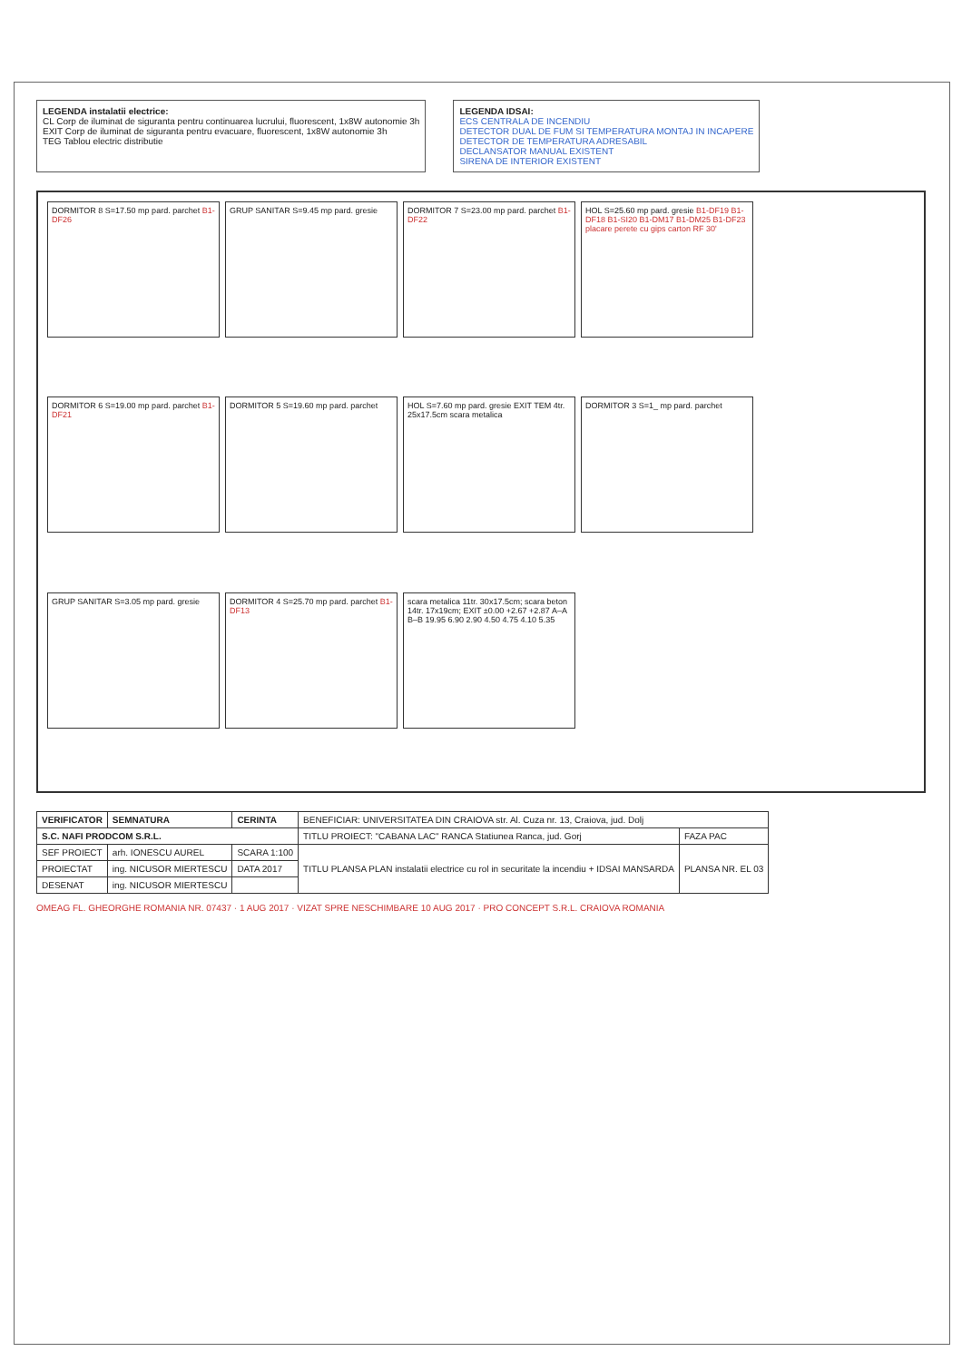LEGENDA instalatii electrice:
CL Corp de iluminat de siguranta pentru continuarea lucrului, fluorescent, 1x8W autonomie 3h
EXIT Corp de iluminat de siguranta pentru evacuare, fluorescent, 1x8W autonomie 3h
TEG Tablou electric distributie
LEGENDA IDSAI:
ECS CENTRALA DE INCENDIU
DETECTOR DUAL DE FUM SI TEMPERATURA MONTAJ IN INCAPERE
DETECTOR DE TEMPERATURA ADRESABIL
DECLANSATOR MANUAL EXISTENT
SIRENA DE INTERIOR EXISTENT
DORMITOR 8 S=17.50 mp pard. parchet B1-DF26
GRUP SANITAR S=9.45 mp pard. gresie
DORMITOR 7 S=23.00 mp pard. parchet B1-DF22
HOL S=25.60 mp pard. gresie B1-DF19 B1-DF18 B1-SI20 B1-DM17 B1-DM25 B1-DF23 placare perete cu gips carton RF 30'
DORMITOR 6 S=19.00 mp pard. parchet B1-DF21
DORMITOR 5 S=19.60 mp pard. parchet
HOL S=7.60 mp pard. gresie EXIT TEM 4tr. 25x17.5cm scara metalica
DORMITOR 3 S=1_ mp pard. parchet
GRUP SANITAR S=3.05 mp pard. gresie
DORMITOR 4 S=25.70 mp pard. parchet B1-DF13
scara metalica 11tr. 30x17.5cm; scara beton 14tr. 17x19cm; EXIT ±0.00 +2.67 +2.87 A–A B–B 19.95 6.90 2.90 4.50 4.75 4.10 5.35
| VERIFICATOR | SEMNATURA | CERINTA | BENEFICIAR: UNIVERSITATEA DIN CRAIOVA str. Al. Cuza nr. 13, Craiova, jud. Dolj | |
| S.C. NAFI PRODCOM S.R.L. | | | TITLU PROIECT: "CABANA LAC" RANCA Statiunea Ranca, jud. Gorj | FAZA PAC |
| SEF PROIECT | arh. IONESCU AUREL | SCARA 1:100 | TITLU PLANSA PLAN instalatii electrice cu rol in securitate la incendiu + IDSAI MANSARDA | PLANSA NR. EL 03 |
| PROIECTAT | ing. NICUSOR MIERTESCU | DATA 2017 | | |
| DESENAT | ing. NICUSOR MIERTESCU | | | |
OMEAG FL. GHEORGHE ROMANIA NR. 07437 · 1 AUG 2017 · VIZAT SPRE NESCHIMBARE 10 AUG 2017 · PRO CONCEPT S.R.L. CRAIOVA ROMANIA